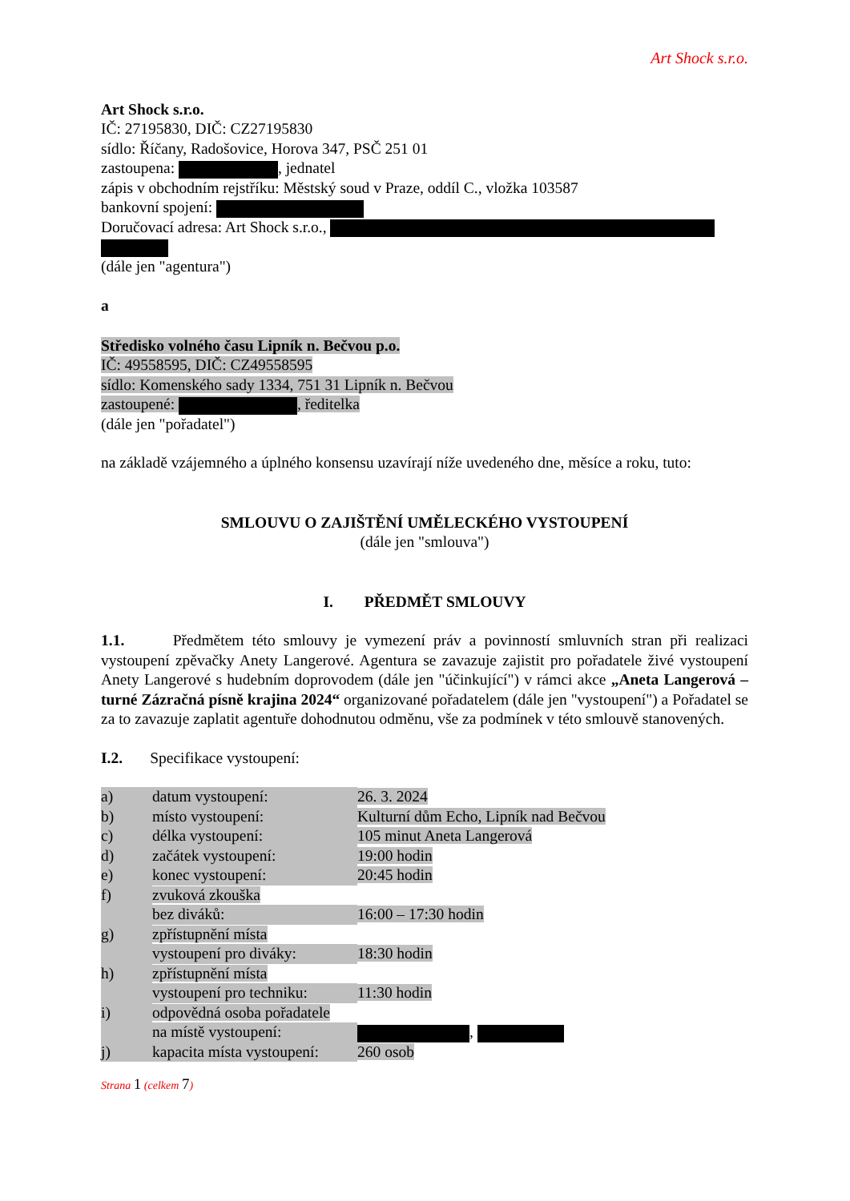Art Shock s.r.o.
Art Shock s.r.o.
IČ: 27195830, DIČ: CZ27195830
sídlo: Říčany, Radošovice, Horova 347, PSČ 251 01
zastoupena: , jednatel
zápis v obchodním rejstříku: Městský soud v Praze, oddíl C., vložka 103587
bankovní spojení:
Doručovací adresa: Art Shock s.r.o.,
(dále jen "agentura")
a
Středisko volného času Lipník n. Bečvou p.o.
IČ: 49558595, DIČ: CZ49558595
sídlo: Komenského sady 1334, 751 31 Lipník n. Bečvou
zastoupené: , ředitelka
(dále jen "pořadatel")
na základě vzájemného a úplného konsensu uzavírají níže uvedeného dne, měsíce a roku, tuto:
SMLOUVU O ZAJIŠTĚNÍ UMĚLECKÉHO VYSTOUPENÍ
(dále jen "smlouva")
I. PŘEDMĚT SMLOUVY
1.1. Předmětem této smlouvy je vymezení práv a povinností smluvních stran při realizaci vystoupení zpěvačky Anety Langerové. Agentura se zavazuje zajistit pro pořadatele živé vystoupení Anety Langerové s hudebním doprovodem (dále jen "účinkující") v rámci akce „Aneta Langerová – turné Zázračná písně krajina 2024“ organizované pořadatelem (dále jen "vystoupení") a Pořadatel se za to zavazuje zaplatit agentuře dohodnutou odměnu, vše za podmínek v této smlouvě stanovených.
I.2. Specifikace vystoupení:
| a) | datum vystoupení: | 26. 3. 2024 |
| b) | místo vystoupení: | Kulturní dům Echo, Lipník nad Bečvou |
| c) | délka vystoupení: | 105 minut Aneta Langerová |
| d) | začátek vystoupení: | 19:00 hodin |
| e) | konec vystoupení: | 20:45 hodin |
| f) | zvuková zkouška | |
| | bez diváků: | 16:00 – 17:30 hodin |
| g) | zpřístupnění místa | |
| | vystoupení pro diváky: | 18:30 hodin |
| h) | zpřístupnění místa | |
| | vystoupení pro techniku: | 11:30 hodin |
| i) | odpovědná osoba pořadatele | |
| | na místě vystoupení: | , |
| j) | kapacita místa vystoupení: | 260 osob |
Strana 1 (celkem 7)